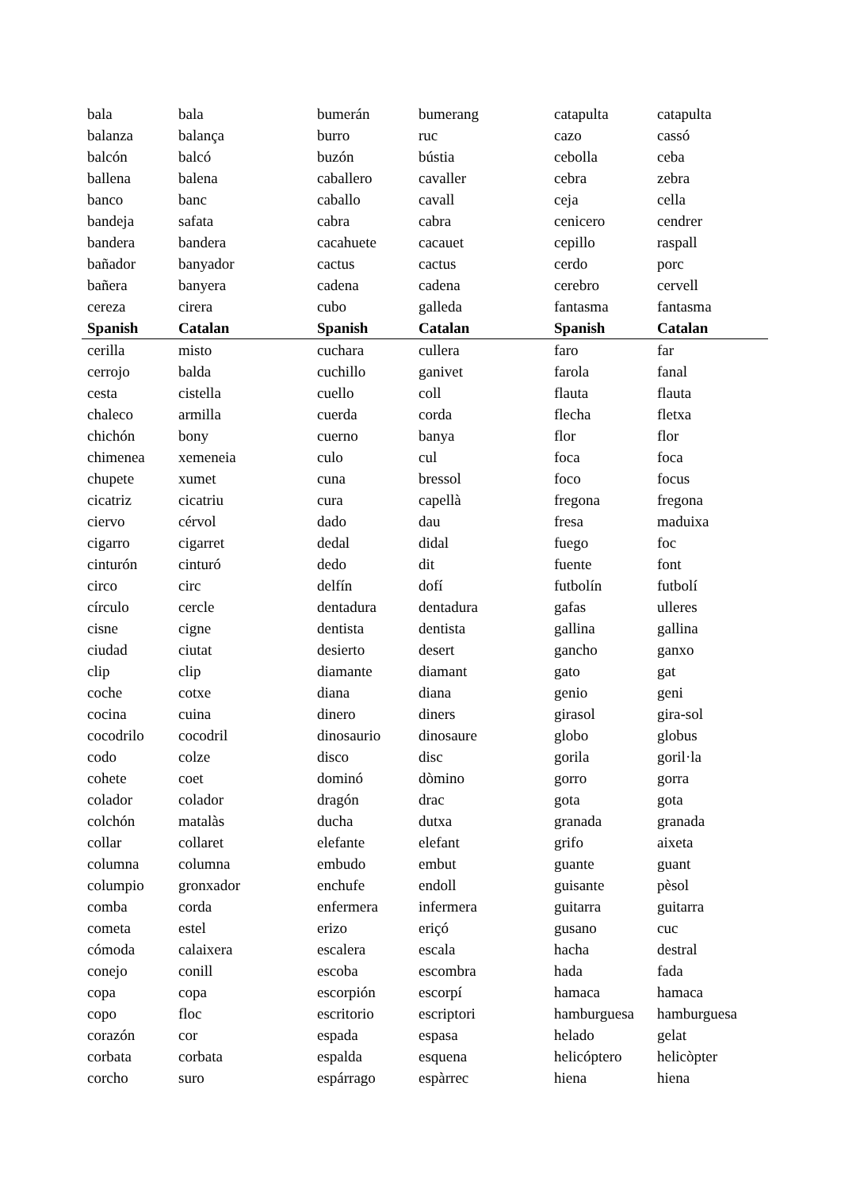| bala | bala | bumerán | bumerang | catapulta | catapulta |
| balanza | balança | burro | ruc | cazo | cassó |
| balcón | balcó | buzón | bústia | cebolla | ceba |
| ballena | balena | caballero | cavaller | cebra | zebra |
| banco | banc | caballo | cavall | ceja | cella |
| bandeja | safata | cabra | cabra | cenicero | cendrer |
| bandera | bandera | cacahuete | cacauet | cepillo | raspall |
| bañador | banyador | cactus | cactus | cerdo | porc |
| bañera | banyera | cadena | cadena | cerebro | cervell |
| cereza | cirera | cubo | galleda | fantasma | fantasma |
| Spanish | Catalan | Spanish | Catalan | Spanish | Catalan |
| cerilla | misto | cuchara | cullera | faro | far |
| cerrojo | balda | cuchillo | ganivet | farola | fanal |
| cesta | cistella | cuello | coll | flauta | flauta |
| chaleco | armilla | cuerda | corda | flecha | fletxa |
| chichón | bony | cuerno | banya | flor | flor |
| chimenea | xemeneia | culo | cul | foca | foca |
| chupete | xumet | cuna | bressol | foco | focus |
| cicatriz | cicatriu | cura | capellà | fregona | fregona |
| ciervo | cérvol | dado | dau | fresa | maduixa |
| cigarro | cigarret | dedal | didal | fuego | foc |
| cinturón | cinturó | dedo | dit | fuente | font |
| circo | circ | delfín | dofí | futbolín | futbolí |
| círculo | cercle | dentadura | dentadura | gafas | ulleres |
| cisne | cigne | dentista | dentista | gallina | gallina |
| ciudad | ciutat | desierto | desert | gancho | ganxo |
| clip | clip | diamante | diamant | gato | gat |
| coche | cotxe | diana | diana | genio | geni |
| cocina | cuina | dinero | diners | girasol | gira-sol |
| cocodrilo | cocodril | dinosaurio | dinosaure | globo | globus |
| codo | colze | disco | disc | gorila | goril·la |
| cohete | coet | dominó | dòmino | gorro | gorra |
| colador | colador | dragón | drac | gota | gota |
| colchón | matalàs | ducha | dutxa | granada | granada |
| collar | collaret | elefante | elefant | grifo | aixeta |
| columna | columna | embudo | embut | guante | guant |
| columpio | gronxador | enchufe | endoll | guisante | pèsol |
| comba | corda | enfermera | infermera | guitarra | guitarra |
| cometa | estel | erizo | eriçó | gusano | cuc |
| cómoda | calaixera | escalera | escala | hacha | destral |
| conejo | conill | escoba | escombra | hada | fada |
| copa | copa | escorpión | escorpí | hamaca | hamaca |
| copo | floc | escritorio | escriptori | hamburguesa | hamburguesa |
| corazón | cor | espada | espasa | helado | gelat |
| corbata | corbata | espalda | esquena | helicóptero | helicòpter |
| corcho | suro | espárrago | espàrrec | hiena | hiena |